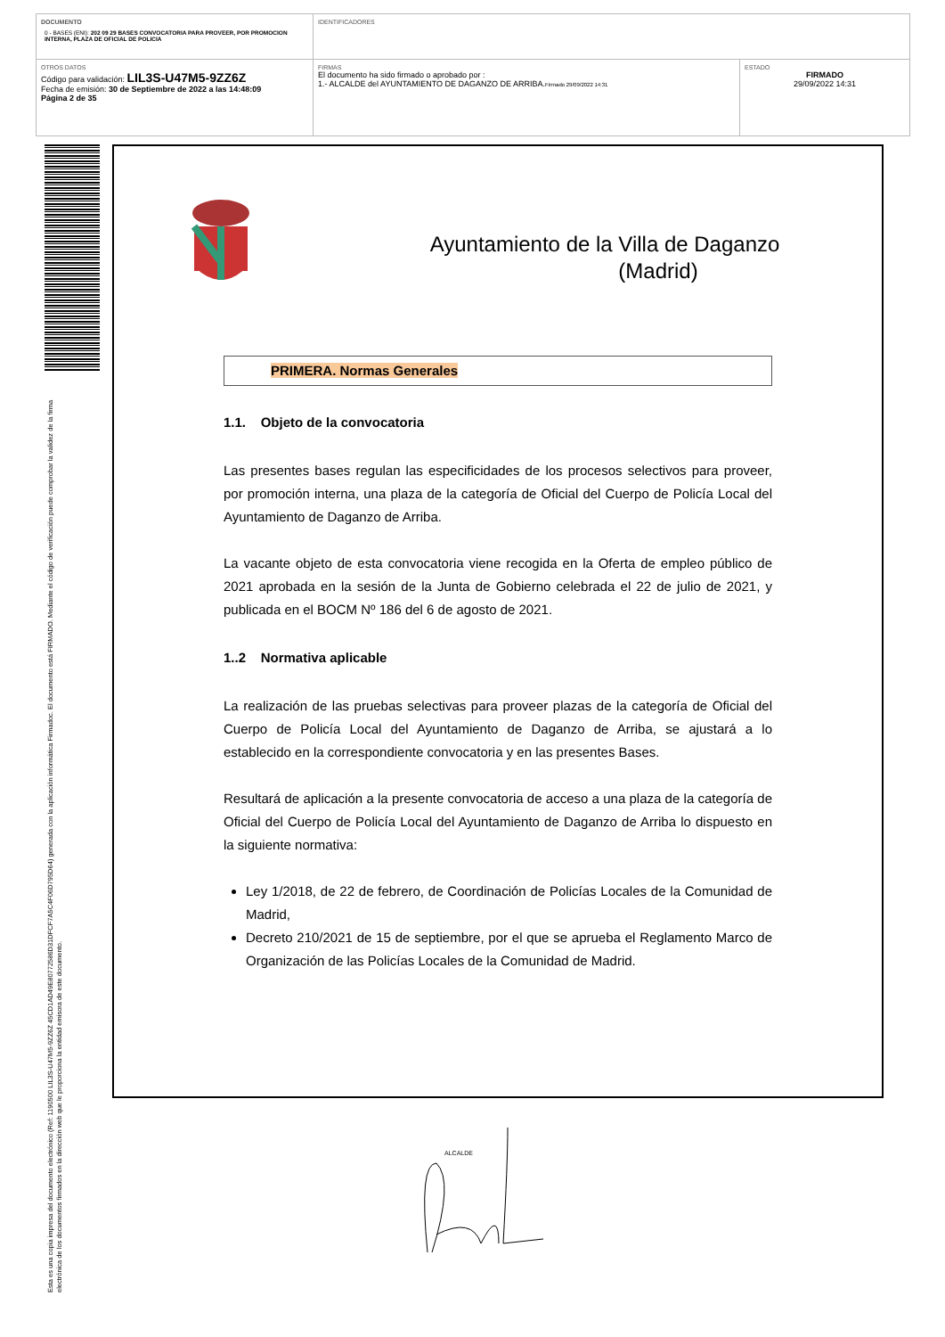| DOCUMENTO 0 - BASES (ENI): 202 09 29 BASES CONVOCATORIA PARA PROVEER, POR PROMOCION INTERNA, PLAZA DE OFICIAL DE POLICIA | IDENTIFICADORES | |
| OTROS DATOS Código para validación: LIL3S-U47M5-9ZZ6Z Fecha de emisión: 30 de Septiembre de 2022 a las 14:48:09 Página 2 de 35 | FIRMAS El documento ha sido firmado o aprobado por : 1.- ALCALDE del AYUNTAMIENTO DE DAGANZO DE ARRIBA. Firmado 29/09/2022 14:31 | ESTADO FIRMADO 29/09/2022 14:31 |
Esta es una copia impresa del documento electrónico (Ref: 1190500 LIL3S-U47M5-9ZZ6Z 45CD1AD49E80772586D31DFCF7A5C4F06D795D64) generada con la aplicación informática Firmadoc. El documento está FIRMADO. Mediante el código de verificación puede comprobar la validez de la firma electrónica de los documentos firmados en la dirección web que le proporciona la entidad emisora de este documento.
Ayuntamiento de la Villa de Daganzo
(Madrid)
PRIMERA. Normas Generales
1.1. Objeto de la convocatoria
Las presentes bases regulan las especificidades de los procesos selectivos para proveer, por promoción interna, una plaza de la categoría de Oficial del Cuerpo de Policía Local del Ayuntamiento de Daganzo de Arriba.
La vacante objeto de esta convocatoria viene recogida en la Oferta de empleo público de 2021 aprobada en la sesión de la Junta de Gobierno celebrada el 22 de julio de 2021, y publicada en el BOCM Nº 186 del 6 de agosto de 2021.
1..2 Normativa aplicable
La realización de las pruebas selectivas para proveer plazas de la categoría de Oficial del Cuerpo de Policía Local del Ayuntamiento de Daganzo de Arriba, se ajustará a lo establecido en la correspondiente convocatoria y en las presentes Bases.
Resultará de aplicación a la presente convocatoria de acceso a una plaza de la categoría de Oficial del Cuerpo de Policía Local del Ayuntamiento de Daganzo de Arriba lo dispuesto en la siguiente normativa:
Ley 1/2018, de 22 de febrero, de Coordinación de Policías Locales de la Comunidad de Madrid,
Decreto 210/2021 de 15 de septiembre, por el que se aprueba el Reglamento Marco de Organización de las Policías Locales de la Comunidad de Madrid.
ALCALDE